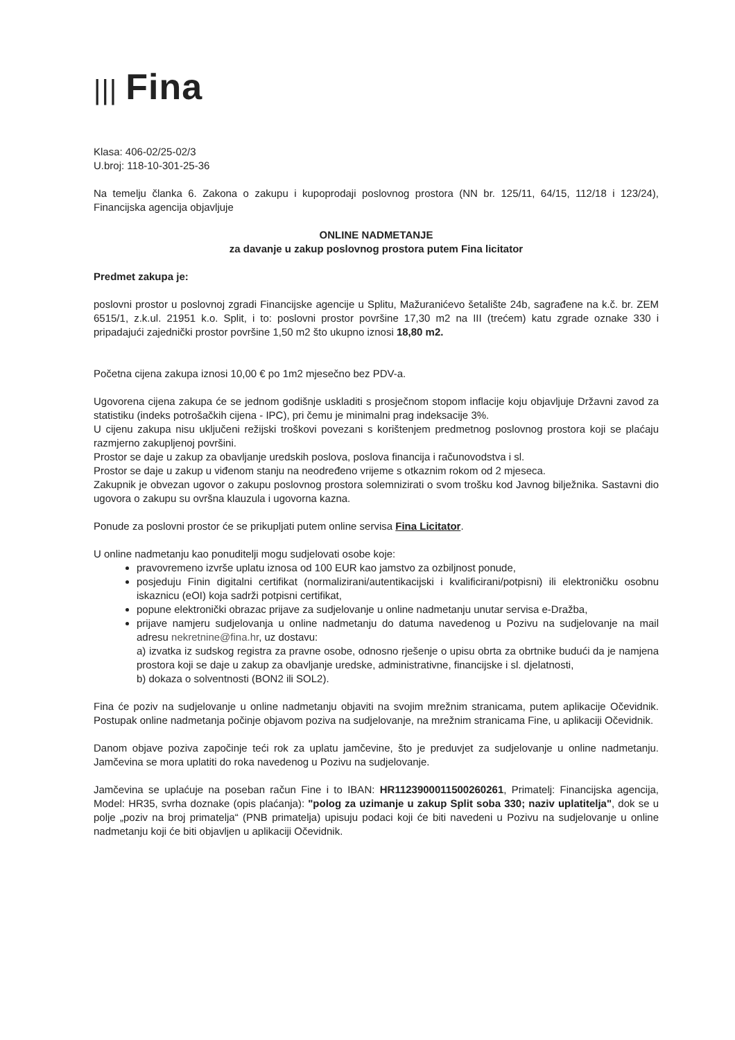||| Fina
Klasa: 406-02/25-02/3
U.broj: 118-10-301-25-36
Na temelju članka 6. Zakona o zakupu i kupoprodaji poslovnog prostora (NN br. 125/11, 64/15, 112/18 i 123/24), Financijska agencija objavljuje
ONLINE NADMETANJE
za davanje u zakup poslovnog prostora putem Fina licitator
Predmet zakupa je:
poslovni prostor u poslovnoj zgradi Financijske agencije u Splitu, Mažuranićevo šetalište 24b, sagrađene na k.č. br. ZEM 6515/1, z.k.ul. 21951 k.o. Split, i to: poslovni prostor površine 17,30 m2 na III (trećem) katu zgrade oznake 330 i pripadajući zajednički prostor površine 1,50 m2 što ukupno iznosi 18,80 m2.
Početna cijena zakupa iznosi 10,00 € po 1m2 mjesečno bez PDV-a.
Ugovorena cijena zakupa će se jednom godišnje uskladiti s prosječnom stopom inflacije koju objavljuje Državni zavod za statistiku (indeks potrošačkih cijena - IPC), pri čemu je minimalni prag indeksacije 3%.
U cijenu zakupa nisu uključeni režijski troškovi povezani s korištenjem predmetnog poslovnog prostora koji se plaćaju razmjerno zakupljenoj površini.
Prostor se daje u zakup za obavljanje uredskih poslova, poslova financija i računovodstva i sl.
Prostor se daje u zakup u viđenom stanju na neodređeno vrijeme s otkaznim rokom od 2 mjeseca.
Zakupnik je obvezan ugovor o zakupu poslovnog prostora solemnizirati o svom trošku kod Javnog bilježnika. Sastavni dio ugovora o zakupu su ovršna klauzula i ugovorna kazna.
Ponude za poslovni prostor će se prikupljati putem online servisa Fina Licitator.
U online nadmetanju kao ponuditelji mogu sudjelovati osobe koje:
pravovremeno izvrše uplatu iznosa od 100 EUR kao jamstvo za ozbiljnost ponude,
posjeduju Finin digitalni certifikat (normalizirani/autentikacijski i kvalificirani/potpisni) ili elektroničku osobnu iskaznicu (eOI) koja sadrži potpisni certifikat,
popune elektronički obrazac prijave za sudjelovanje u online nadmetanju unutar servisa e-Dražba,
prijave namjeru sudjelovanja u online nadmetanju do datuma navedenog u Pozivu na sudjelovanje na mail adresu nekretnine@fina.hr, uz dostavu:
a) izvatka iz sudskog registra za pravne osobe, odnosno rješenje o upisu obrta za obrtnike budući da je namjena prostora koji se daje u zakup za obavljanje uredske, administrativne, financijske i sl. djelatnosti,
b) dokaza o solventnosti (BON2 ili SOL2).
Fina će poziv na sudjelovanje u online nadmetanju objaviti na svojim mrežnim stranicama, putem aplikacije Očevidnik. Postupak online nadmetanja počinje objavom poziva na sudjelovanje, na mrežnim stranicama Fine, u aplikaciji Očevidnik.
Danom objave poziva započinje teći rok za uplatu jamčevine, što je preduvjet za sudjelovanje u online nadmetanju. Jamčevina se mora uplatiti do roka navedenog u Pozivu na sudjelovanje.
Jamčevina se uplaćuje na poseban račun Fine i to IBAN: HR1123900011500260261, Primatelj: Financijska agencija, Model: HR35, svrha doznake (opis plaćanja): "polog za uzimanje u zakup Split soba 330; naziv uplatitelja", dok se u polje „poziv na broj primatelja“ (PNB primatelja) upisuju podaci koji će biti navedeni u Pozivu na sudjelovanje u online nadmetanju koji će biti objavljen u aplikaciji Očevidnik.